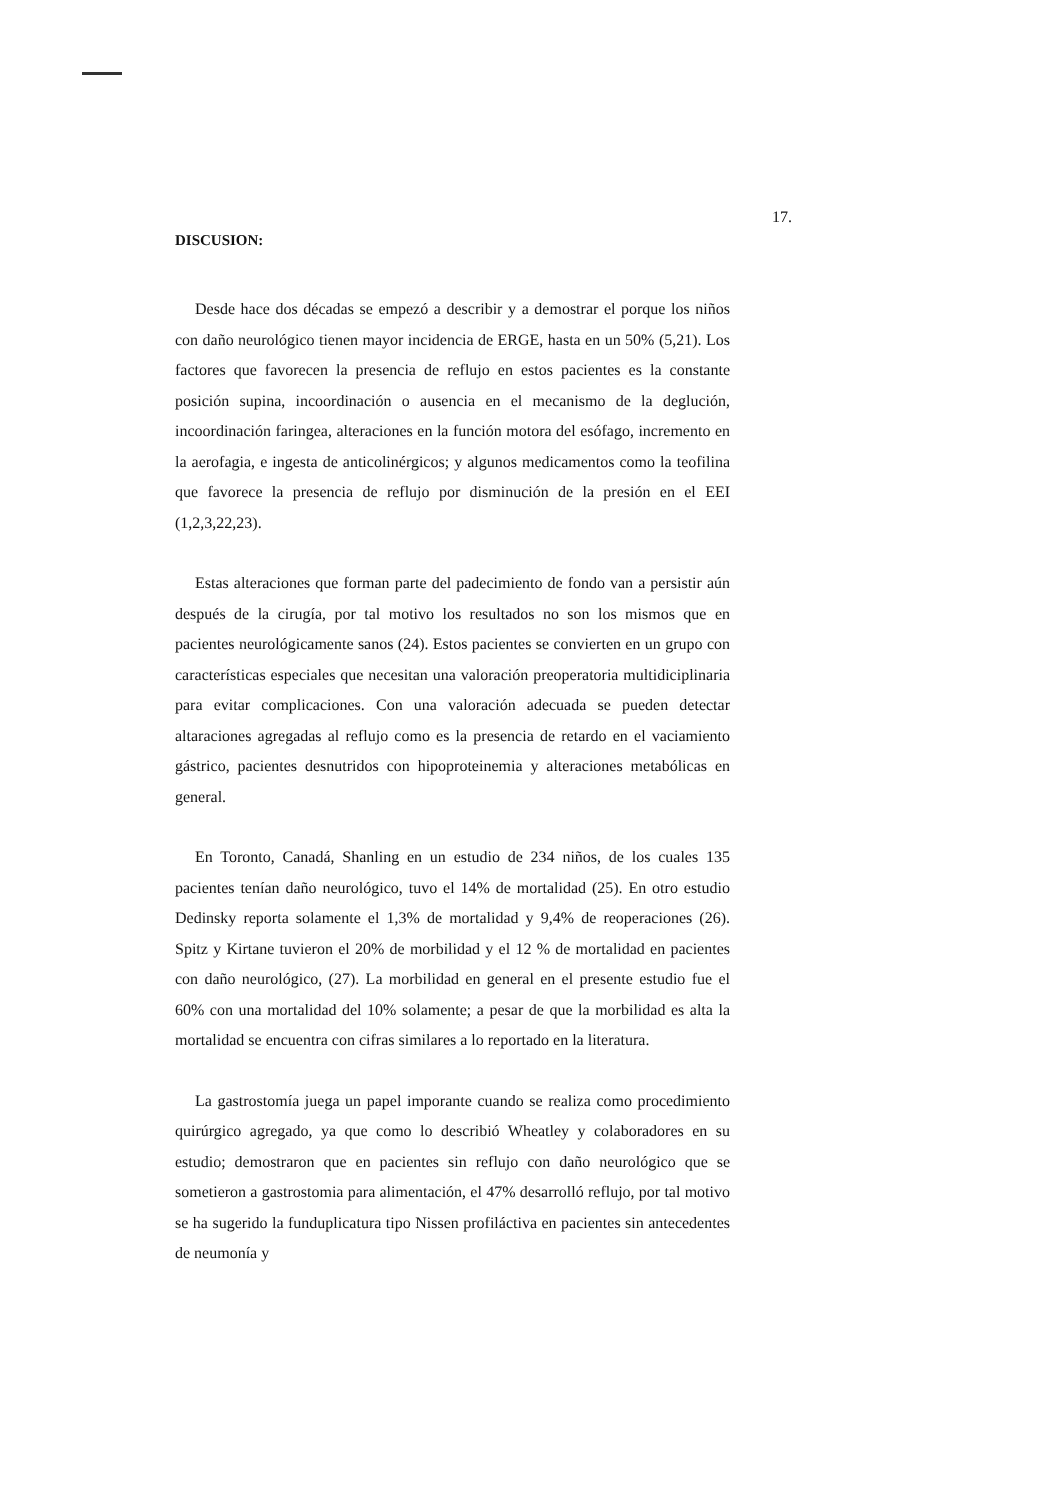17.
DISCUSION:
Desde hace dos décadas se empezó a describir y a demostrar el porque los niños con daño neurológico tienen mayor incidencia de ERGE, hasta en un 50% (5,21). Los factores que favorecen la presencia de reflujo en estos pacientes es la constante posición supina, incoordinación o ausencia en el mecanismo de la deglución, incoordinación faringea, alteraciones en la función motora del esófago, incremento en la aerofagia, e ingesta de anticolinérgicos; y algunos medicamentos como la teofilina que favorece la presencia de reflujo por disminución de la presión en el EEI (1,2,3,22,23).
Estas alteraciones que forman parte del padecimiento de fondo van a persistir aún después de la cirugía, por tal motivo los resultados no son los mismos que en pacientes neurológicamente sanos (24). Estos pacientes se convierten en un grupo con características especiales que necesitan una valoración preoperatoria multidiciplinaria para evitar complicaciones. Con una valoración adecuada se pueden detectar altaraciones agregadas al reflujo como es la presencia de retardo en el vaciamiento gástrico, pacientes desnutridos con hipoproteinemia y alteraciones metabólicas en general.
En Toronto, Canadá, Shanling en un estudio de 234 niños, de los cuales 135 pacientes tenían daño neurológico, tuvo el 14% de mortalidad (25). En otro estudio Dedinsky reporta solamente el 1,3% de mortalidad y 9,4% de reoperaciones (26). Spitz y Kirtane tuvieron el 20% de morbilidad y el 12 % de mortalidad en pacientes con daño neurológico, (27). La morbilidad en general en el presente estudio fue el 60% con una mortalidad del 10% solamente; a pesar de que la morbilidad es alta la mortalidad se encuentra con cifras similares a lo reportado en la literatura.
La gastrostomía juega un papel imporante cuando se realiza como procedimiento quirúrgico agregado, ya que como lo describió Wheatley y colaboradores en su estudio; demostraron que en pacientes sin reflujo con daño neurológico que se sometieron a gastrostomia para alimentación, el 47% desarrolló reflujo, por tal motivo se ha sugerido la funduplicatura tipo Nissen profiláctiva en pacientes sin antecedentes de neumonía y